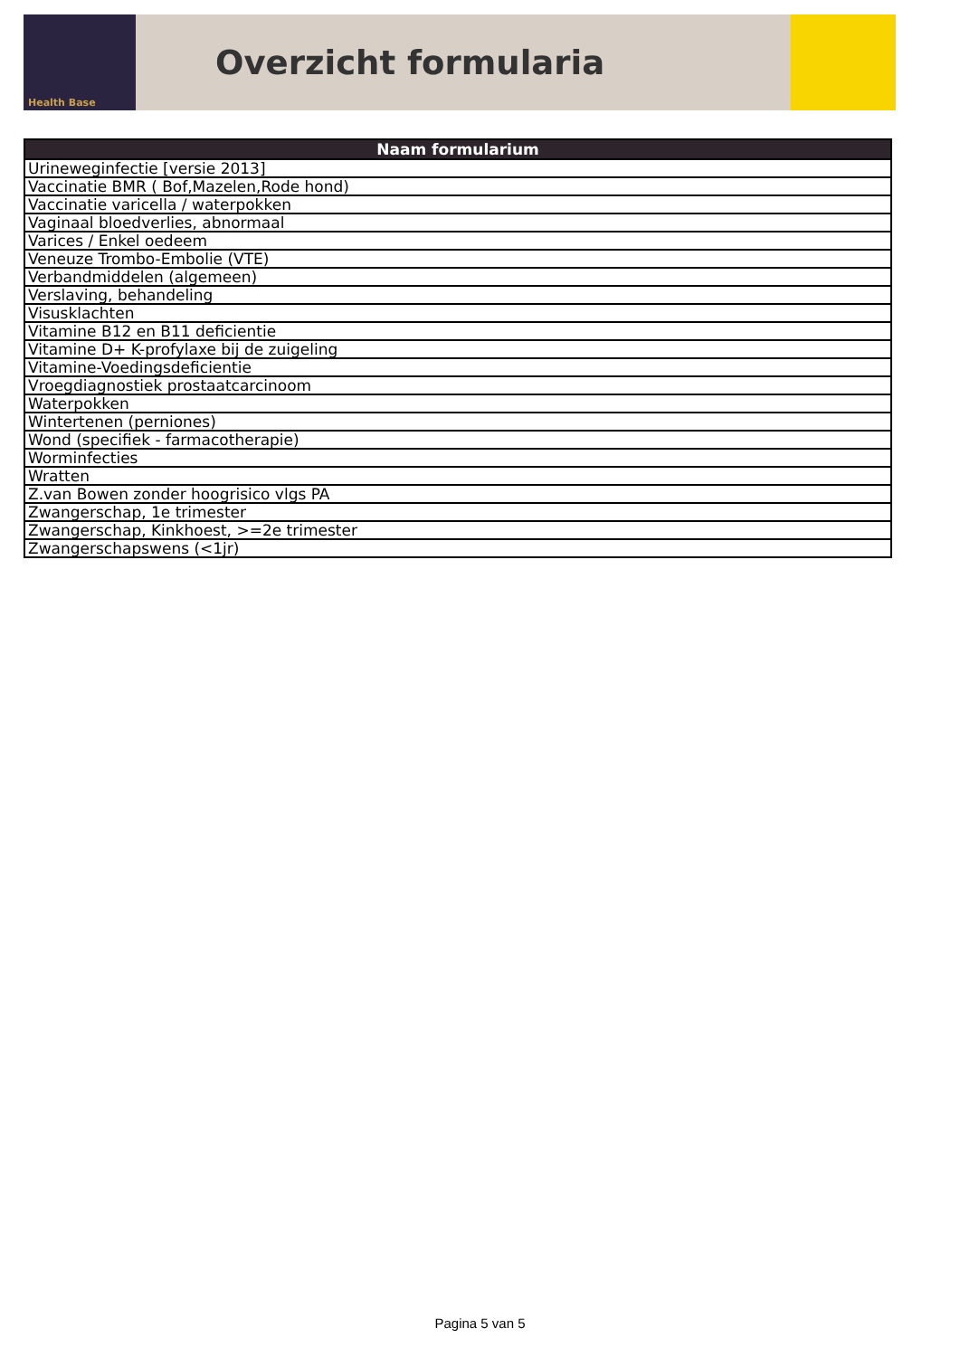Health Base
Overzicht formularia
| Naam formularium |
| --- |
| Urineweginfectie [versie 2013] |
| Vaccinatie BMR ( Bof,Mazelen,Rode hond) |
| Vaccinatie varicella / waterpokken |
| Vaginaal bloedverlies, abnormaal |
| Varices / Enkel oedeem |
| Veneuze Trombo-Embolie (VTE) |
| Verbandmiddelen (algemeen) |
| Verslaving, behandeling |
| Visusklachten |
| Vitamine B12 en B11 deficientie |
| Vitamine D+ K-profylaxe bij de zuigeling |
| Vitamine-Voedingsdeficientie |
| Vroegdiagnostiek prostaatcarcinoom |
| Waterpokken |
| Wintertenen (perniones) |
| Wond (specifiek - farmacotherapie) |
| Worminfecties |
| Wratten |
| Z.van Bowen zonder hoogrisico vlgs PA |
| Zwangerschap, 1e trimester |
| Zwangerschap, Kinkhoest, >=2e trimester |
| Zwangerschapswens (<1jr) |
Pagina 5 van 5